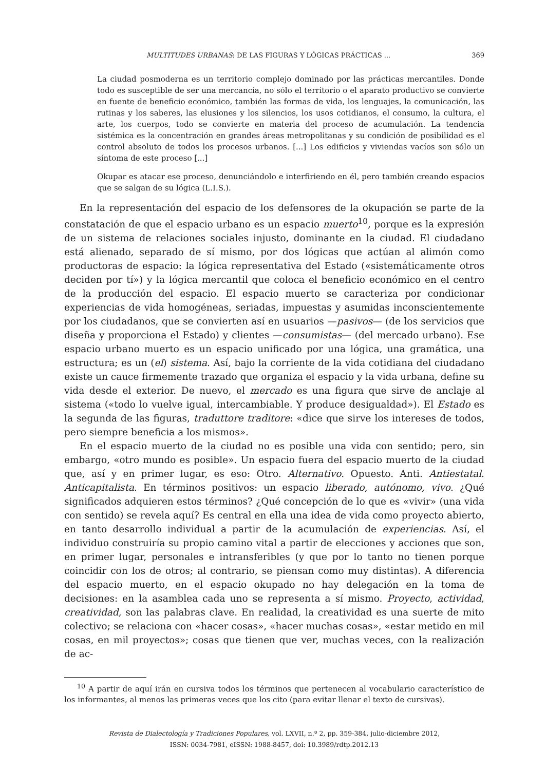MULTITUDES URBANAS: DE LAS FIGURAS Y LÓGICAS PRÁCTICAS ... 369
La ciudad posmoderna es un territorio complejo dominado por las prácticas mercantiles. Donde todo es susceptible de ser una mercancía, no sólo el territorio o el aparato productivo se convierte en fuente de beneficio económico, también las formas de vida, los lenguajes, la comunicación, las rutinas y los saberes, las elusiones y los silencios, los usos cotidianos, el consumo, la cultura, el arte, los cuerpos, todo se convierte en materia del proceso de acumulación. La tendencia sistémica es la concentración en grandes áreas metropolitanas y su condición de posibilidad es el control absoluto de todos los procesos urbanos. [...] Los edificios y viviendas vacíos son sólo un síntoma de este proceso [...]
Okupar es atacar ese proceso, denunciándolo e interfiriendo en él, pero también creando espacios que se salgan de su lógica (L.I.S.).
En la representación del espacio de los defensores de la okupación se parte de la constatación de que el espacio urbano es un espacio muerto<sup>10</sup>, porque es la expresión de un sistema de relaciones sociales injusto, dominante en la ciudad. El ciudadano está alienado, separado de sí mismo, por dos lógicas que actúan al alimón como productoras de espacio: la lógica representativa del Estado («sistemáticamente otros deciden por tí») y la lógica mercantil que coloca el beneficio económico en el centro de la producción del espacio. El espacio muerto se caracteriza por condicionar experiencias de vida homogéneas, seriadas, impuestas y asumidas inconscientemente por los ciudadanos, que se convierten así en usuarios —pasivos— (de los servicios que diseña y proporciona el Estado) y clientes —consumistas— (del mercado urbano). Ese espacio urbano muerto es un espacio unificado por una lógica, una gramática, una estructura; es un (el) sistema. Así, bajo la corriente de la vida cotidiana del ciudadano existe un cauce firmemente trazado que organiza el espacio y la vida urbana, define su vida desde el exterior. De nuevo, el mercado es una figura que sirve de anclaje al sistema («todo lo vuelve igual, intercambiable. Y produce desigualdad»). El Estado es la segunda de las figuras, traduttore traditore: «dice que sirve los intereses de todos, pero siempre beneficia a los mismos».
En el espacio muerto de la ciudad no es posible una vida con sentido; pero, sin embargo, «otro mundo es posible». Un espacio fuera del espacio muerto de la ciudad que, así y en primer lugar, es eso: Otro. Alternativo. Opuesto. Anti. Antiestatal. Anticapitalista. En términos positivos: un espacio liberado, autónomo, vivo. ¿Qué significados adquieren estos términos? ¿Qué concepción de lo que es «vivir» (una vida con sentido) se revela aquí? Es central en ella una idea de vida como proyecto abierto, en tanto desarrollo individual a partir de la acumulación de experiencias. Así, el individuo construiría su propio camino vital a partir de elecciones y acciones que son, en primer lugar, personales e intransferibles (y que por lo tanto no tienen porque coincidir con los de otros; al contrario, se piensan como muy distintas). A diferencia del espacio muerto, en el espacio okupado no hay delegación en la toma de decisiones: en la asamblea cada uno se representa a sí mismo. Proyecto, actividad, creatividad, son las palabras clave. En realidad, la creatividad es una suerte de mito colectivo; se relaciona con «hacer cosas», «hacer muchas cosas», «estar metido en mil cosas, en mil proyectos»; cosas que tienen que ver, muchas veces, con la realización de ac-
<sup>10</sup> A partir de aquí irán en cursiva todos los términos que pertenecen al vocabulario característico de los informantes, al menos las primeras veces que los cito (para evitar llenar el texto de cursivas).
Revista de Dialectología y Tradiciones Populares, vol. LXVII, n.º 2, pp. 359-384, julio-diciembre 2012,
ISSN: 0034-7981, eISSN: 1988-8457, doi: 10.3989/rdtp.2012.13